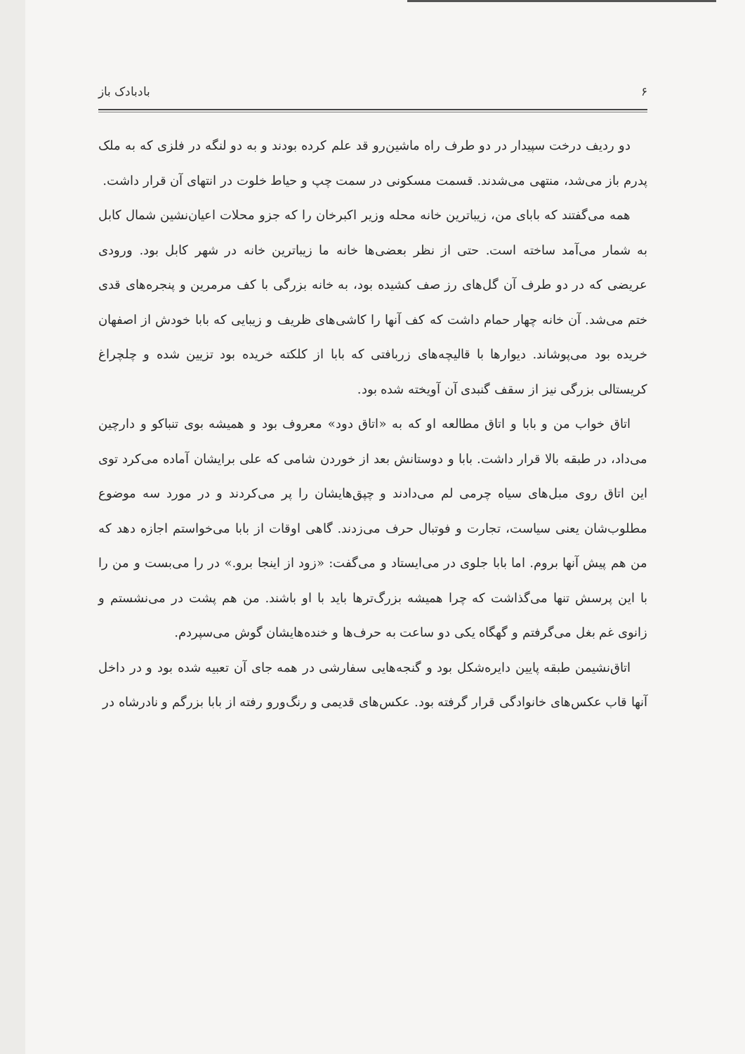۶ بادبادک باز
دو ردیف درخت سپیدار در دو طرف راه ماشین‌رو قد علم کرده بودند و به دو لنگه در فلزی که به ملک پدرم باز می‌شد، منتهی می‌شدند. قسمت مسکونی در سمت چپ و حیاط خلوت در انتهای آن قرار داشت.
همه می‌گفتند که بابای من، زیباترین خانه محله وزیر اکبرخان را که جزو محلات اعیان‌نشین شمال کابل به شمار می‌آمد ساخته است. حتی از نظر بعضی‌ها خانه ما زیباترین خانه در شهر کابل بود. ورودی عریضی که در دو طرف آن گل‌های رز صف کشیده بود، به خانه بزرگی با کف مرمرین و پنجره‌های قدی ختم می‌شد. آن خانه چهار حمام داشت که کف آنها را کاشی‌های ظریف و زیبایی که بابا خودش از اصفهان خریده بود می‌پوشاند. دیوارها با قالیچه‌های زربافتی که بابا از کلکته خریده بود تزیین شده و چلچراغ کریستالی بزرگی نیز از سقف گنبدی آن آویخته شده بود.
اتاق خواب من و بابا و اتاق مطالعه او که به «اتاق دود» معروف بود و همیشه بوی تنباکو و دارچین می‌داد، در طبقه بالا قرار داشت. بابا و دوستانش بعد از خوردن شامی که علی برایشان آماده می‌کرد توی این اتاق روی مبل‌های سیاه چرمی لم می‌دادند و چپق‌هایشان را پر می‌کردند و در مورد سه موضوع مطلوب‌شان یعنی سیاست، تجارت و فوتبال حرف می‌زدند. گاهی اوقات از بابا می‌خواستم اجازه دهد که من هم پیش آنها بروم. اما بابا جلوی در می‌ایستاد و می‌گفت: «زود از اینجا برو.» در را می‌بست و من را با این پرسش تنها می‌گذاشت که چرا همیشه بزرگ‌ترها باید با او باشند. من هم پشت در می‌نشستم و زانوی غم بغل می‌گرفتم و گهگاه یکی دو ساعت به حرف‌ها و خنده‌هایشان گوش می‌سپردم.
اتاق‌نشیمن طبقه پایین دایره‌شکل بود و گنجه‌هایی سفارشی در همه جای آن تعبیه شده بود و در داخل آنها قاب عکس‌های خانوادگی قرار گرفته بود. عکس‌های قدیمی و رنگ‌ورو رفته از بابا بزرگم و نادرشاه در